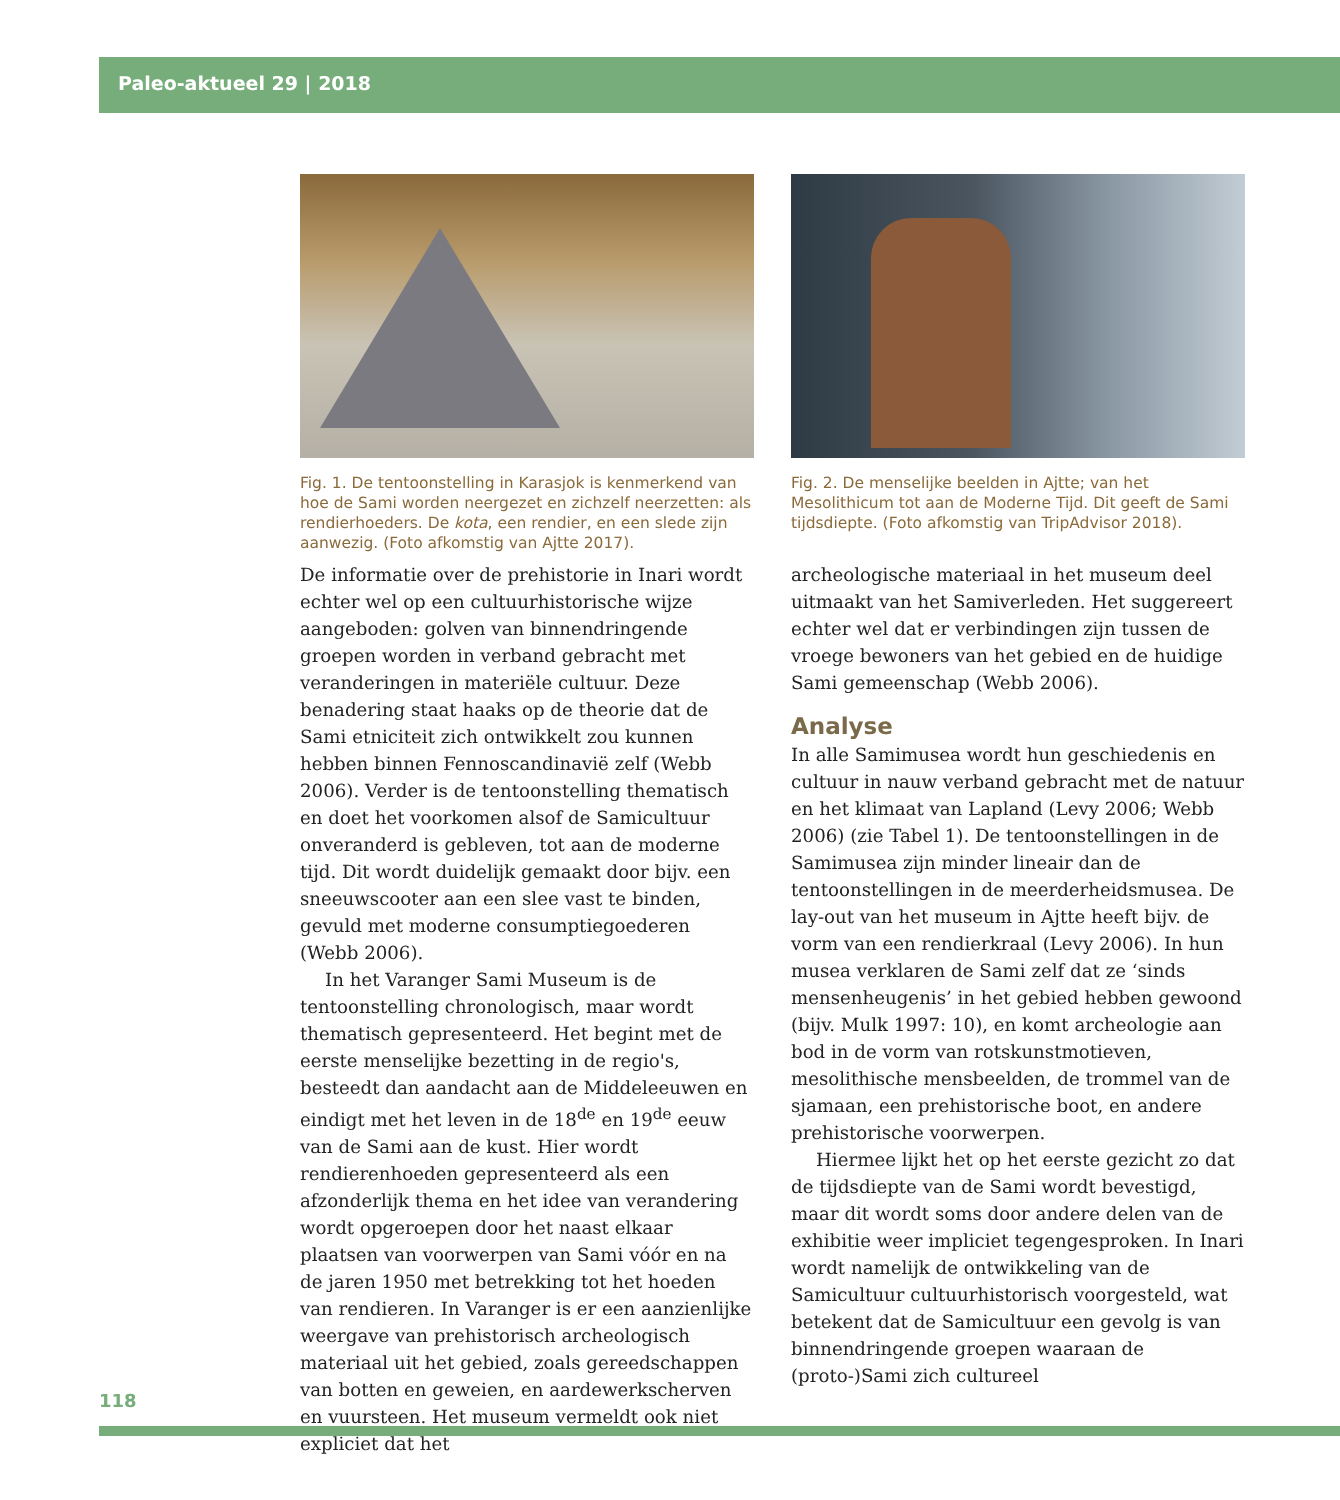Paleo-aktueel 29 | 2018
Fig. 1. De tentoonstelling in Karasjok is kenmerkend van hoe de Sami worden neergezet en zichzelf neerzetten: als rendierhoeders. De kota, een rendier, en een slede zijn aanwezig. (Foto afkomstig van Ajtte 2017).
De informatie over de prehistorie in Inari wordt echter wel op een cultuurhistorische wijze aangeboden: golven van binnendringende groepen worden in verband gebracht met veranderingen in materiële cultuur. Deze benadering staat haaks op de theorie dat de Sami etniciteit zich ontwikkelt zou kunnen hebben binnen Fennoscandinavië zelf (Webb 2006). Verder is de tentoonstelling thematisch en doet het voorkomen alsof de Samicultuur onveranderd is gebleven, tot aan de moderne tijd. Dit wordt duidelijk gemaakt door bijv. een sneeuwscooter aan een slee vast te binden, gevuld met moderne consumptiegoederen (Webb 2006).
In het Varanger Sami Museum is de tentoonstelling chronologisch, maar wordt thematisch gepresenteerd. Het begint met de eerste menselijke bezetting in de regio's, besteedt dan aandacht aan de Middeleeuwen en eindigt met het leven in de 18<sup>de</sup> en 19<sup>de</sup> eeuw van de Sami aan de kust. Hier wordt rendierenhoeden gepresenteerd als een afzonderlijk thema en het idee van verandering wordt opgeroepen door het naast elkaar plaatsen van voorwerpen van Sami vóór en na de jaren 1950 met betrekking tot het hoeden van rendieren. In Varanger is er een aanzienlijke weergave van prehistorisch archeologisch materiaal uit het gebied, zoals gereedschappen van botten en geweien, en aardewerkscherven en vuursteen. Het museum vermeldt ook niet expliciet dat het
Fig. 2. De menselijke beelden in Ajtte; van het Mesolithicum tot aan de Moderne Tijd. Dit geeft de Sami tijdsdiepte. (Foto afkomstig van TripAdvisor 2018).
archeologische materiaal in het museum deel uitmaakt van het Samiverleden. Het suggereert echter wel dat er verbindingen zijn tussen de vroege bewoners van het gebied en de huidige Sami gemeenschap (Webb 2006).
Analyse
In alle Samimusea wordt hun geschiedenis en cultuur in nauw verband gebracht met de natuur en het klimaat van Lapland (Levy 2006; Webb 2006) (zie Tabel 1). De tentoonstellingen in de Samimusea zijn minder lineair dan de tentoonstellingen in de meerderheidsmusea. De lay-out van het museum in Ajtte heeft bijv. de vorm van een rendierkraal (Levy 2006). In hun musea verklaren de Sami zelf dat ze ‘sinds mensenheugenis’ in het gebied hebben gewoond (bijv. Mulk 1997: 10), en komt archeologie aan bod in de vorm van rotskunstmotieven, mesolithische mensbeelden, de trommel van de sjamaan, een prehistorische boot, en andere prehistorische voorwerpen.
Hiermee lijkt het op het eerste gezicht zo dat de tijdsdiepte van de Sami wordt bevestigd, maar dit wordt soms door andere delen van de exhibitie weer impliciet tegengesproken. In Inari wordt namelijk de ontwikkeling van de Samicultuur cultuurhistorisch voorgesteld, wat betekent dat de Samicultuur een gevolg is van binnendringende groepen waaraan de (proto-)Sami zich cultureel
118